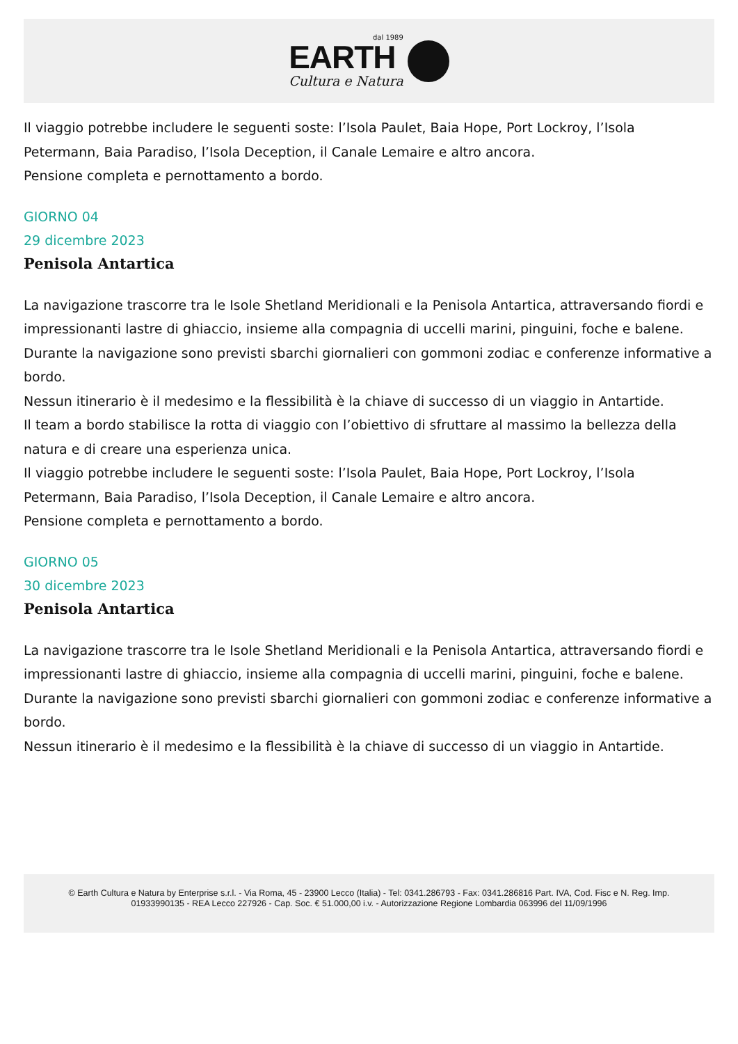dal 1989
EARTH
Cultura e Natura
Il viaggio potrebbe includere le seguenti soste: l’Isola Paulet, Baia Hope, Port Lockroy, l’Isola Petermann, Baia Paradiso, l’Isola Deception, il Canale Lemaire e altro ancora.
Pensione completa e pernottamento a bordo.
GIORNO 04
29 dicembre 2023
Penisola Antartica
La navigazione trascorre tra le Isole Shetland Meridionali e la Penisola Antartica, attraversando fiordi e impressionanti lastre di ghiaccio, insieme alla compagnia di uccelli marini, pinguini, foche e balene.
Durante la navigazione sono previsti sbarchi giornalieri con gommoni zodiac e conferenze informative a bordo.
Nessun itinerario è il medesimo e la flessibilità è la chiave di successo di un viaggio in Antartide.
Il team a bordo stabilisce la rotta di viaggio con l’obiettivo di sfruttare al massimo la bellezza della natura e di creare una esperienza unica.
Il viaggio potrebbe includere le seguenti soste: l’Isola Paulet, Baia Hope, Port Lockroy, l’Isola Petermann, Baia Paradiso, l’Isola Deception, il Canale Lemaire e altro ancora.
Pensione completa e pernottamento a bordo.
GIORNO 05
30 dicembre 2023
Penisola Antartica
La navigazione trascorre tra le Isole Shetland Meridionali e la Penisola Antartica, attraversando fiordi e impressionanti lastre di ghiaccio, insieme alla compagnia di uccelli marini, pinguini, foche e balene.
Durante la navigazione sono previsti sbarchi giornalieri con gommoni zodiac e conferenze informative a bordo.
Nessun itinerario è il medesimo e la flessibilità è la chiave di successo di un viaggio in Antartide.
© Earth Cultura e Natura by Enterprise s.r.l. - Via Roma, 45 - 23900 Lecco (Italia) - Tel: 0341.286793 - Fax: 0341.286816 Part. IVA, Cod. Fisc e N. Reg. Imp. 01933990135 - REA Lecco 227926 - Cap. Soc. € 51.000,00 i.v. - Autorizzazione Regione Lombardia 063996 del 11/09/1996